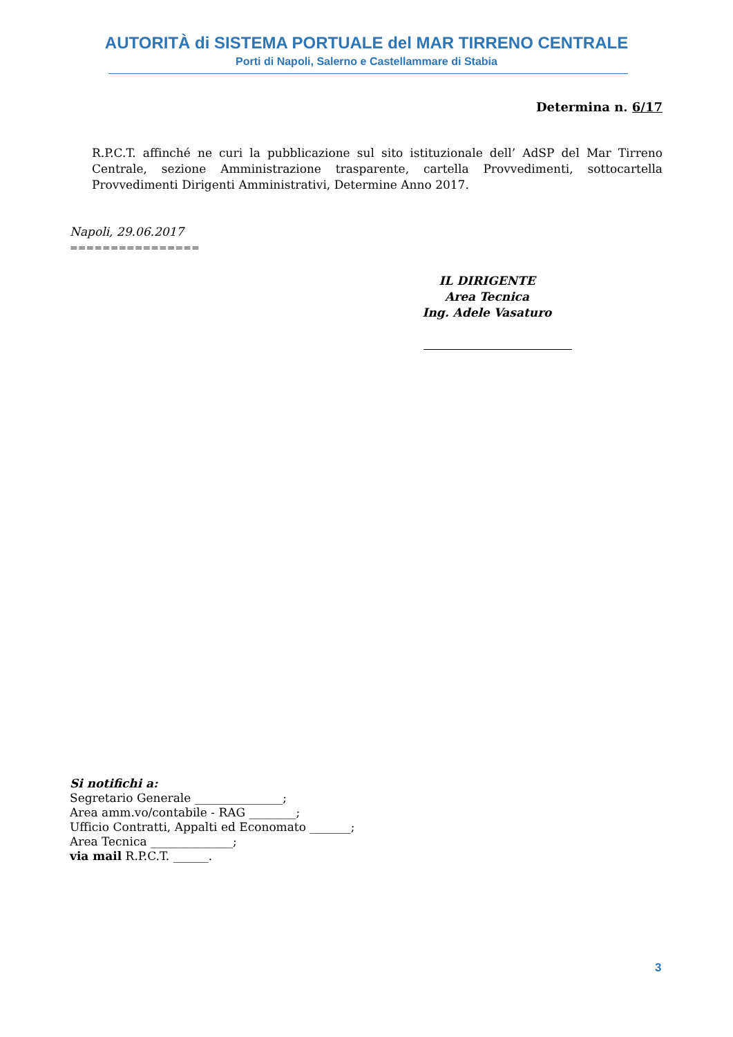AUTORITÀ di SISTEMA PORTUALE del MAR TIRRENO CENTRALE
Porti di Napoli, Salerno e Castellammare di Stabia
Determina n. 6/17
R.P.C.T. affinché ne curi la pubblicazione sul sito istituzionale dell’ AdSP del Mar Tirreno Centrale, sezione Amministrazione trasparente, cartella Provvedimenti, sottocartella Provvedimenti Dirigenti Amministrativi, Determine Anno 2017.
Napoli, 29.06.2017
================
IL DIRIGENTE
Area Tecnica
Ing. Adele Vasaturo
Si notifichi a:
Segretario Generale _______________;
Area amm.vo/contabile - RAG ________;
Ufficio Contratti, Appalti ed Economato _______;
Area Tecnica ______________;
via mail R.P.C.T. ______.
3